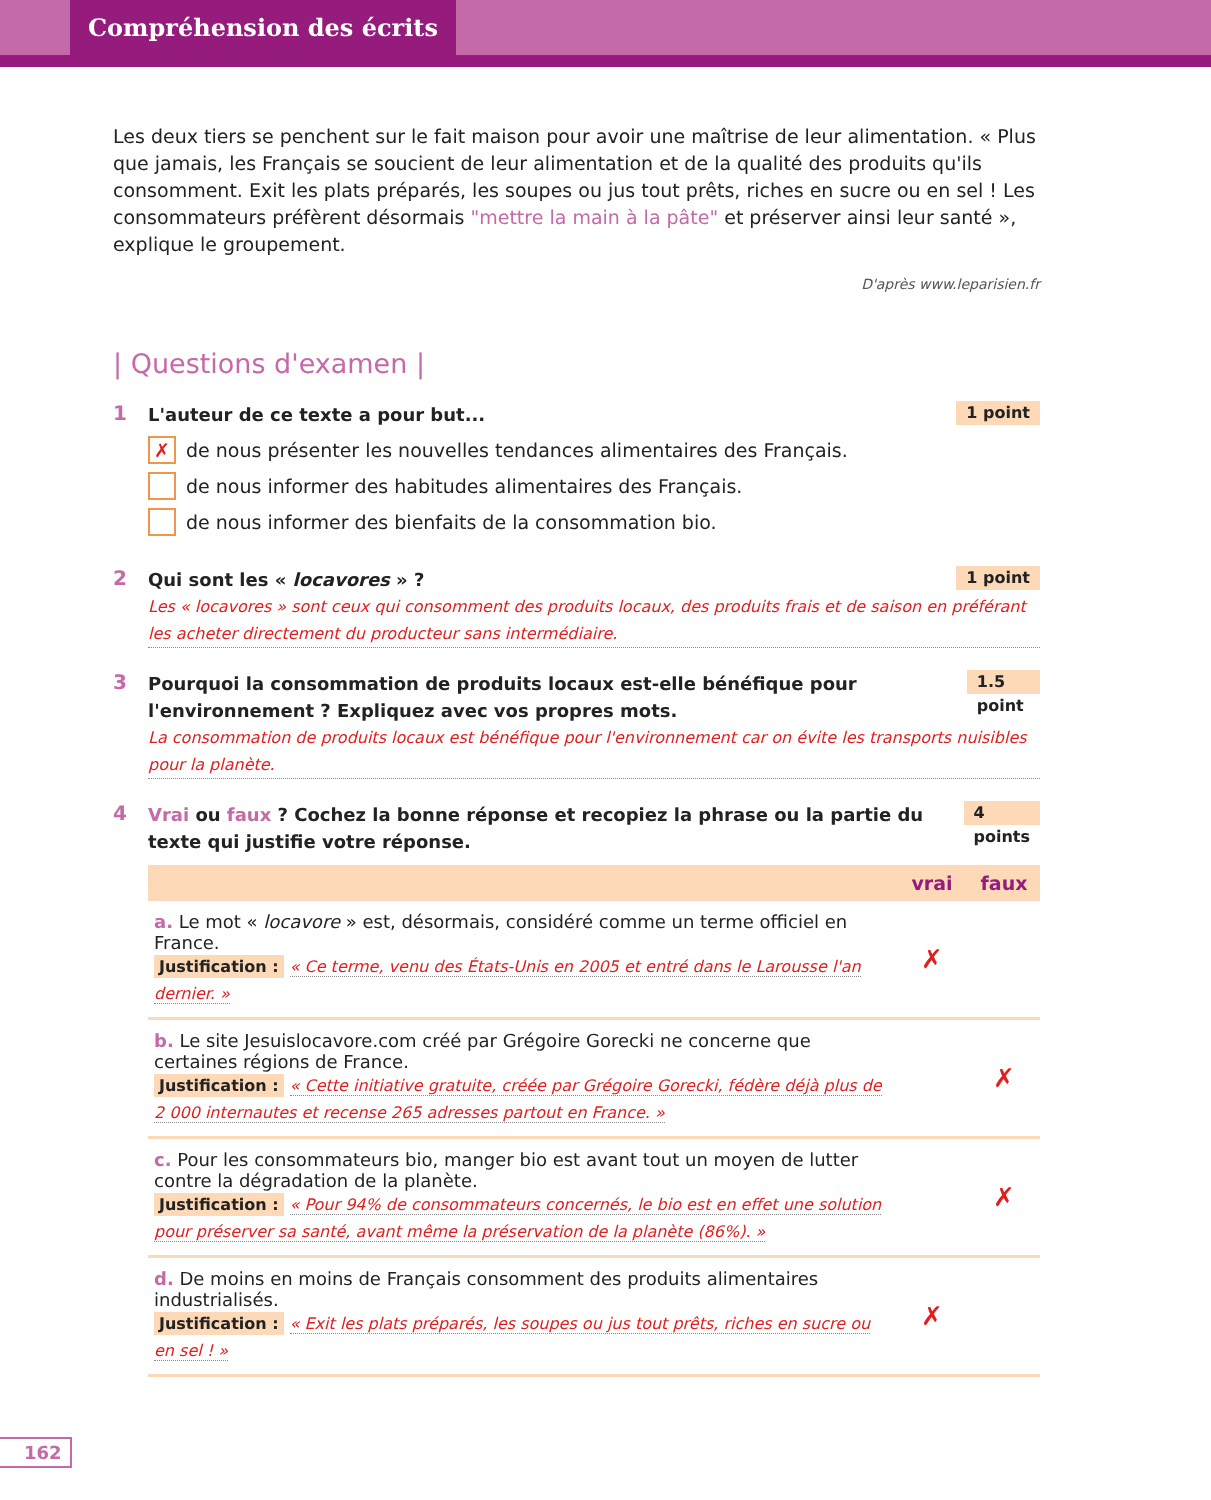Compréhension des écrits
Les deux tiers se penchent sur le fait maison pour avoir une maîtrise de leur alimentation. « Plus que jamais, les Français se soucient de leur alimentation et de la qualité des produits qu'ils consomment. Exit les plats préparés, les soupes ou jus tout prêts, riches en sucre ou en sel ! Les consommateurs préfèrent désormais "mettre la main à la pâte" et préserver ainsi leur santé », explique le groupement.
D'après www.leparisien.fr
| Questions d'examen |
1
L'auteur de ce texte a pour but... 1 point
✗ de nous présenter les nouvelles tendances alimentaires des Français.
de nous informer des habitudes alimentaires des Français.
de nous informer des bienfaits de la consommation bio.
2
Qui sont les « locavores » ? 1 point
Les « locavores » sont ceux qui consomment des produits locaux, des produits frais et de saison en préférant les acheter directement du producteur sans intermédiaire.
3
Pourquoi la consommation de produits locaux est-elle bénéfique pour l'environnement ? Expliquez avec vos propres mots. 1.5 point
La consommation de produits locaux est bénéfique pour l'environnement car on évite les transports nuisibles pour la planète.
4
Vrai ou faux ? Cochez la bonne réponse et recopiez la phrase ou la partie du texte qui justifie votre réponse. 4 points
| | vrai | faux |
| --- | --- | --- |
| a. Le mot « locavore » est, désormais, considéré comme un terme officiel en France. Justification : « Ce terme, venu des États-Unis en 2005 et entré dans le Larousse l'an dernier. » | ✗ | |
| b. Le site Jesuislocavore.com créé par Grégoire Gorecki ne concerne que certaines régions de France. Justification : « Cette initiative gratuite, créée par Grégoire Gorecki, fédère déjà plus de 2 000 internautes et recense 265 adresses partout en France. » | | ✗ |
| c. Pour les consommateurs bio, manger bio est avant tout un moyen de lutter contre la dégradation de la planète. Justification : « Pour 94% de consommateurs concernés, le bio est en effet une solution pour préserver sa santé, avant même la préservation de la planète (86%). » | | ✗ |
| d. De moins en moins de Français consomment des produits alimentaires industrialisés. Justification : « Exit les plats préparés, les soupes ou jus tout prêts, riches en sucre ou en sel ! » | ✗ | |
162